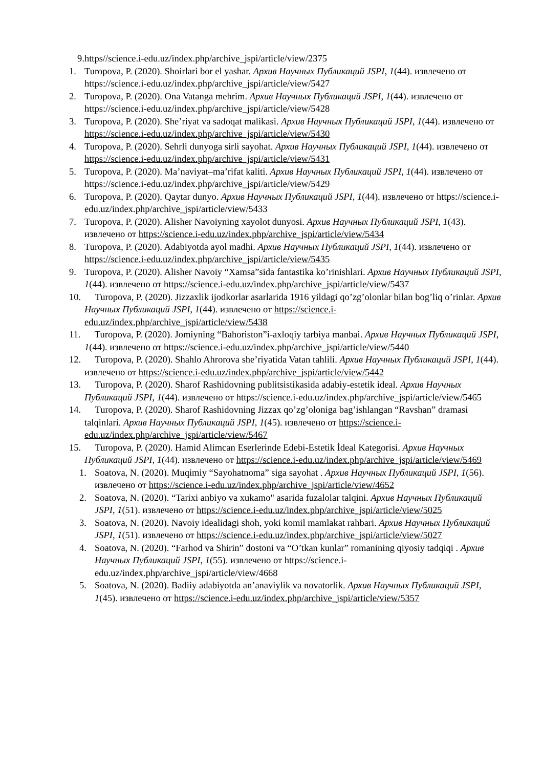9.https//science.i-edu.uz/index.php/archive_jspi/article/view/2375
1. Turopova, P. (2020). Shoirlari bor el yashar. Архив Научных Публикаций JSPI, 1(44). извлечено от https://science.i-edu.uz/index.php/archive_jspi/article/view/5427
2. Turopova, P. (2020). Ona Vatanga mehrim. Архив Научных Публикаций JSPI, 1(44). извлечено от https://science.i-edu.uz/index.php/archive_jspi/article/view/5428
3. Turopova, P. (2020). She’riyat va sadoqat malikasi. Архив Научных Публикаций JSPI, 1(44). извлечено от https://science.i-edu.uz/index.php/archive_jspi/article/view/5430
4. Turopova, P. (2020). Sehrli dunyoga sirli sayohat. Архив Научных Публикаций JSPI, 1(44). извлечено от https://science.i-edu.uz/index.php/archive_jspi/article/view/5431
5. Turopova, P. (2020). Ma’naviyat–ma’rifat kaliti. Архив Научных Публикаций JSPI, 1(44). извлечено от https://science.i-edu.uz/index.php/archive_jspi/article/view/5429
6. Turopova, P. (2020). Qaytar dunyo. Архив Научных Публикаций JSPI, 1(44). извлечено от https://science.i-edu.uz/index.php/archive_jspi/article/view/5433
7. Turopova, P. (2020). Alisher Navoiyning xayolot dunyosi. Архив Научных Публикаций JSPI, 1(43). извлечено от https://science.i-edu.uz/index.php/archive_jspi/article/view/5434
8. Turopova, P. (2020). Adabiyotda ayol madhi. Архив Научных Публикаций JSPI, 1(44). извлечено от https://science.i-edu.uz/index.php/archive_jspi/article/view/5435
9. Turopova, P. (2020). Alisher Navoiy “Xamsa”sida fantastika ko’rinishlari. Архив Научных Публикаций JSPI, 1(44). извлечено от https://science.i-edu.uz/index.php/archive_jspi/article/view/5437
10. Turopova, P. (2020). Jizzaxlik ijodkorlar asarlarida 1916 yildagi qo’zg’olonlar bilan bog’liq o’rinlar. Архив Научных Публикаций JSPI, 1(44). извлечено от https://science.i-edu.uz/index.php/archive_jspi/article/view/5438
11. Turopova, P. (2020). Jomiyning “Bahoriston”i-axloqiy tarbiya manbai. Архив Научных Публикаций JSPI, 1(44). извлечено от https://science.i-edu.uz/index.php/archive_jspi/article/view/5440
12. Turopova, P. (2020). Shahlo Ahrorova she’riyatida Vatan tahlili. Архив Научных Публикаций JSPI, 1(44). извлечено от https://science.i-edu.uz/index.php/archive_jspi/article/view/5442
13. Turopova, P. (2020). Sharof Rashidovning publitsistikasida adabiy-estetik ideal. Архив Научных Публикаций JSPI, 1(44). извлечено от https://science.i-edu.uz/index.php/archive_jspi/article/view/5465
14. Turopova, P. (2020). Sharof Rashidovning Jizzax qo’zg’oloniga bag’ishlangan “Ravshan” dramasi talqinlari. Архив Научных Публикаций JSPI, 1(45). извлечено от https://science.i-edu.uz/index.php/archive_jspi/article/view/5467
15. Turopova, P. (2020). Hamid Alimcan Eserlerinde Edebi-Estetik İdeal Kategorisi. Архив Научных Публикаций JSPI, 1(44). извлечено от https://science.i-edu.uz/index.php/archive_jspi/article/view/5469
1. Soatova, N. (2020). Muqimiy “Sayohatnoma” siga sayohat . Архив Научных Публикаций JSPI, 1(56). извлечено от https://science.i-edu.uz/index.php/archive_jspi/article/view/4652
2. Soatova, N. (2020). “Tarixi anbiyo va xukamo" asarida fuzalolar talqini. Архив Научных Публикаций JSPI, 1(51). извлечено от https://science.i-edu.uz/index.php/archive_jspi/article/view/5025
3. Soatova, N. (2020). Navoiy idealidagi shoh, yoki komil mamlakat rahbari. Архив Научных Публикаций JSPI, 1(51). извлечено от https://science.i-edu.uz/index.php/archive_jspi/article/view/5027
4. Soatova, N. (2020). “Farhod va Shirin” dostoni va “O’tkan kunlar” romanining qiyosiy tadqiqi . Архив Научных Публикаций JSPI, 1(55). извлечено от https://science.i-edu.uz/index.php/archive_jspi/article/view/4668
5. Soatova, N. (2020). Badiiy adabiyotda an’anaviylik va novatorlik. Архив Научных Публикаций JSPI, 1(45). извлечено от https://science.i-edu.uz/index.php/archive_jspi/article/view/5357